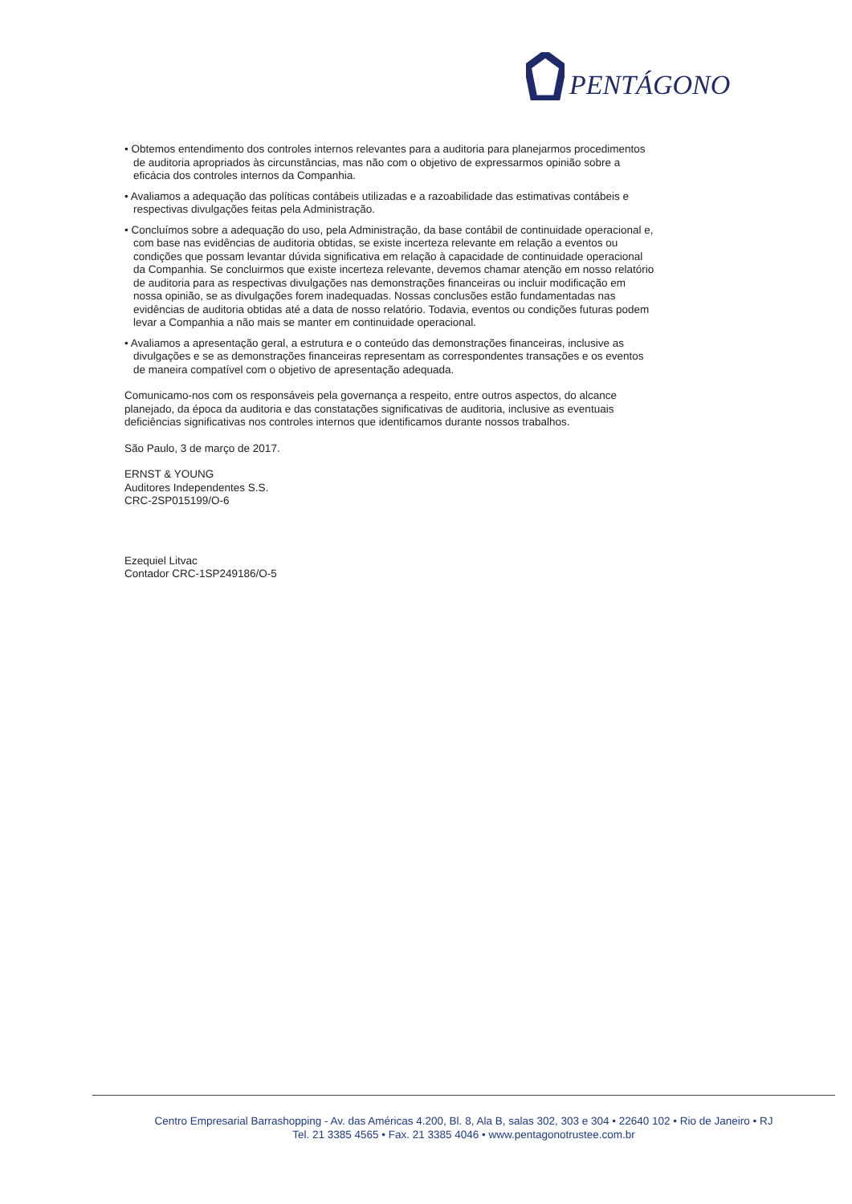PENTÁGONO
• Obtemos entendimento dos controles internos relevantes para a auditoria para planejarmos procedimentos de auditoria apropriados às circunstâncias, mas não com o objetivo de expressarmos opinião sobre a eficácia dos controles internos da Companhia.
• Avaliamos a adequação das políticas contábeis utilizadas e a razoabilidade das estimativas contábeis e respectivas divulgações feitas pela Administração.
• Concluímos sobre a adequação do uso, pela Administração, da base contábil de continuidade operacional e, com base nas evidências de auditoria obtidas, se existe incerteza relevante em relação a eventos ou condições que possam levantar dúvida significativa em relação à capacidade de continuidade operacional da Companhia. Se concluirmos que existe incerteza relevante, devemos chamar atenção em nosso relatório de auditoria para as respectivas divulgações nas demonstrações financeiras ou incluir modificação em nossa opinião, se as divulgações forem inadequadas. Nossas conclusões estão fundamentadas nas evidências de auditoria obtidas até a data de nosso relatório. Todavia, eventos ou condições futuras podem levar a Companhia a não mais se manter em continuidade operacional.
• Avaliamos a apresentação geral, a estrutura e o conteúdo das demonstrações financeiras, inclusive as divulgações e se as demonstrações financeiras representam as correspondentes transações e os eventos de maneira compatível com o objetivo de apresentação adequada.
Comunicamo-nos com os responsáveis pela governança a respeito, entre outros aspectos, do alcance planejado, da época da auditoria e das constatações significativas de auditoria, inclusive as eventuais deficiências significativas nos controles internos que identificamos durante nossos trabalhos.
São Paulo, 3 de março de 2017.
ERNST & YOUNG
Auditores Independentes S.S.
CRC-2SP015199/O-6
Ezequiel Litvac
Contador CRC-1SP249186/O-5
Centro Empresarial Barrashopping - Av. das Américas 4.200, Bl. 8, Ala B, salas 302, 303 e 304 • 22640 102 • Rio de Janeiro • RJ
Tel. 21 3385 4565 • Fax. 21 3385 4046 • www.pentagonotrustee.com.br